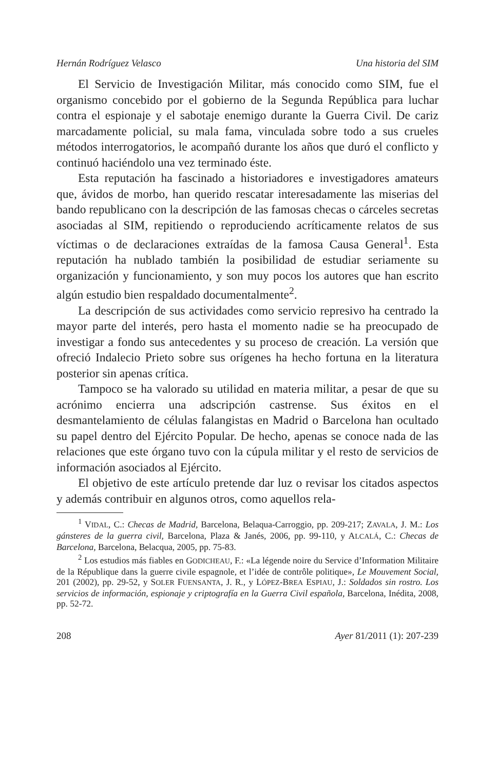Hernán Rodríguez Velasco Una historia del SIM
El Servicio de Investigación Militar, más conocido como SIM, fue el organismo concebido por el gobierno de la Segunda República para luchar contra el espionaje y el sabotaje enemigo durante la Guerra Civil. De cariz marcadamente policial, su mala fama, vinculada sobre todo a sus crueles métodos interrogatorios, le acompañó durante los años que duró el conflicto y continuó haciéndolo una vez terminado éste.
Esta reputación ha fascinado a historiadores e investigadores amateurs que, ávidos de morbo, han querido rescatar interesadamente las miserias del bando republicano con la descripción de las famosas checas o cárceles secretas asociadas al SIM, repitiendo o reproduciendo acríticamente relatos de sus víctimas o de declaraciones extraídas de la famosa Causa General<sup>1</sup>. Esta reputación ha nublado también la posibilidad de estudiar seriamente su organización y funcionamiento, y son muy pocos los autores que han escrito algún estudio bien respaldado documentalmente<sup>2</sup>.
La descripción de sus actividades como servicio represivo ha centrado la mayor parte del interés, pero hasta el momento nadie se ha preocupado de investigar a fondo sus antecedentes y su proceso de creación. La versión que ofreció Indalecio Prieto sobre sus orígenes ha hecho fortuna en la literatura posterior sin apenas crítica.
Tampoco se ha valorado su utilidad en materia militar, a pesar de que su acrónimo encierra una adscripción castrense. Sus éxitos en el desmantelamiento de células falangistas en Madrid o Barcelona han ocultado su papel dentro del Ejército Popular. De hecho, apenas se conoce nada de las relaciones que este órgano tuvo con la cúpula militar y el resto de servicios de información asociados al Ejército.
El objetivo de este artículo pretende dar luz o revisar los citados aspectos y además contribuir en algunos otros, como aquellos rela-
<sup>1</sup> VIDAL, C.: Checas de Madrid, Barcelona, Belaqua-Carroggio, pp. 209-217; ZAVALA, J. M.: Los gánsteres de la guerra civil, Barcelona, Plaza & Janés, 2006, pp. 99-110, y ALCALÁ, C.: Checas de Barcelona, Barcelona, Belacqua, 2005, pp. 75-83.
<sup>2</sup> Los estudios más fiables en GODICHEAU, F.: «La légende noire du Service d’Information Militaire de la République dans la guerre civile espagnole, et l’idée de contrôle politique», Le Mouvement Social, 201 (2002), pp. 29-52, y SOLER FUENSANTA, J. R., y LÓPEZ-BREA ESPIAU, J.: Soldados sin rostro. Los servicios de información, espionaje y criptografía en la Guerra Civil española, Barcelona, Inédita, 2008, pp. 52-72.
208 Ayer 81/2011 (1): 207-239